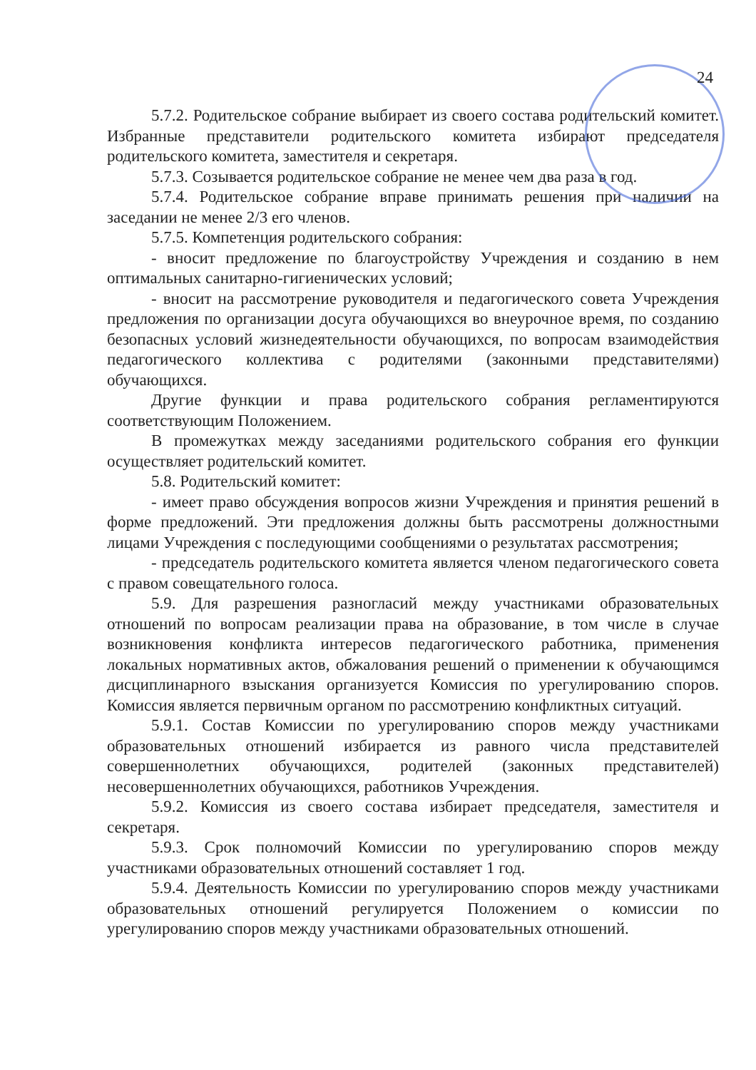24
5.7.2. Родительское собрание выбирает из своего состава родительский комитет. Избранные представители родительского комитета избирают председателя родительского комитета, заместителя и секретаря.
5.7.3. Созывается родительское собрание не менее чем два раза в год.
5.7.4. Родительское собрание вправе принимать решения при наличии на заседании не менее 2/3 его членов.
5.7.5. Компетенция родительского собрания:
- вносит предложение по благоустройству Учреждения и созданию в нем оптимальных санитарно-гигиенических условий;
- вносит на рассмотрение руководителя и педагогического совета Учреждения предложения по организации досуга обучающихся во внеурочное время, по созданию безопасных условий жизнедеятельности обучающихся, по вопросам взаимодействия педагогического коллектива с родителями (законными представителями) обучающихся.
Другие функции и права родительского собрания регламентируются соответствующим Положением.
В промежутках между заседаниями родительского собрания его функции осуществляет родительский комитет.
5.8. Родительский комитет:
- имеет право обсуждения вопросов жизни Учреждения и принятия решений в форме предложений. Эти предложения должны быть рассмотрены должностными лицами Учреждения с последующими сообщениями о результатах рассмотрения;
- председатель родительского комитета является членом педагогического совета с правом совещательного голоса.
5.9. Для разрешения разногласий между участниками образовательных отношений по вопросам реализации права на образование, в том числе в случае возникновения конфликта интересов педагогического работника, применения локальных нормативных актов, обжалования решений о применении к обучающимся дисциплинарного взыскания организуется Комиссия по урегулированию споров. Комиссия является первичным органом по рассмотрению конфликтных ситуаций.
5.9.1. Состав Комиссии по урегулированию споров между участниками образовательных отношений избирается из равного числа представителей совершеннолетних обучающихся, родителей (законных представителей) несовершеннолетних обучающихся, работников Учреждения.
5.9.2. Комиссия из своего состава избирает председателя, заместителя и секретаря.
5.9.3. Срок полномочий Комиссии по урегулированию споров между участниками образовательных отношений составляет 1 год.
5.9.4. Деятельность Комиссии по урегулированию споров между участниками образовательных отношений регулируется Положением о комиссии по урегулированию споров между участниками образовательных отношений.